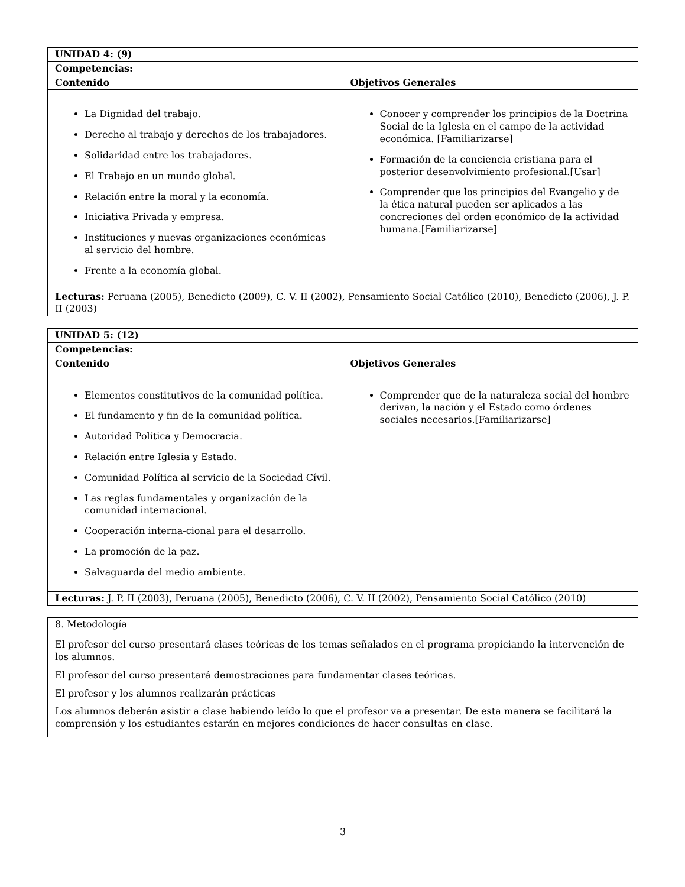| UNIDAD 4: (9) | |
| --- | --- |
| Competencias: | |
| Contenido | Objetivos Generales |
| La Dignidad del trabajo. Derecho al trabajo y derechos de los trabajadores. Solidaridad entre los trabajadores. El Trabajo en un mundo global. Relación entre la moral y la economía. Iniciativa Privada y empresa. Instituciones y nuevas organizaciones económicas al servicio del hombre. Frente a la economía global. | Conocer y comprender los principios de la Doctrina Social de la Iglesia en el campo de la actividad económica. [Familiarizarse] Formación de la conciencia cristiana para el posterior desenvolvimiento profesional.[Usar] Comprender que los principios del Evangelio y de la ética natural pueden ser aplicados a las concreciones del orden económico de la actividad humana.[Familiarizarse] |
| Lecturas: Peruana (2005), Benedicto (2009), C. V. II (2002), Pensamiento Social Católico (2010), Benedicto (2006), J. P. II (2003) | |
| UNIDAD 5: (12) | |
| --- | --- |
| Competencias: | |
| Contenido | Objetivos Generales |
| Elementos constitutivos de la comunidad política. El fundamento y fin de la comunidad política. Autoridad Política y Democracia. Relación entre Iglesia y Estado. Comunidad Política al servicio de la Sociedad Cívil. Las reglas fundamentales y organización de la comunidad internacional. Cooperación interna-cional para el desarrollo. La promoción de la paz. Salvaguarda del medio ambiente. | Comprender que de la naturaleza social del hombre derivan, la nación y el Estado como órdenes sociales necesarios.[Familiarizarse] |
| Lecturas: J. P. II (2003), Peruana (2005), Benedicto (2006), C. V. II (2002), Pensamiento Social Católico (2010) | |
| 8. Metodología |
| El profesor del curso presentará clases teóricas de los temas señalados en el programa propiciando la intervención de los alumnos. El profesor del curso presentará demostraciones para fundamentar clases teóricas. El profesor y los alumnos realizarán prácticas Los alumnos deberán asistir a clase habiendo leído lo que el profesor va a presentar. De esta manera se facilitará la comprensión y los estudiantes estarán en mejores condiciones de hacer consultas en clase. |
3